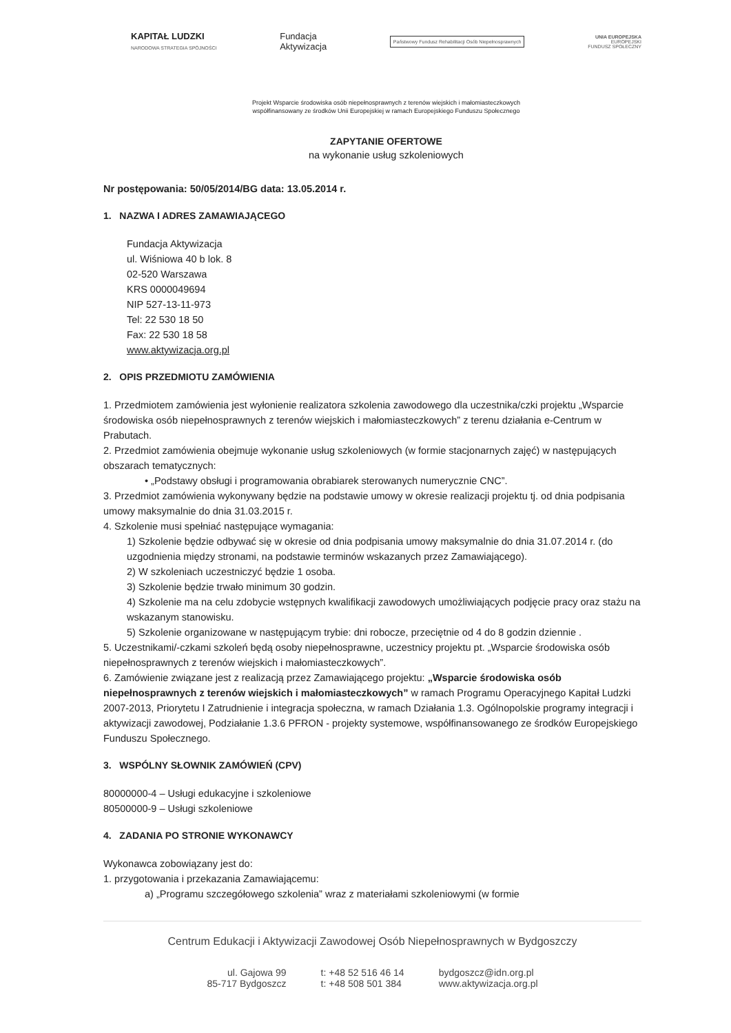KAPITAŁ LUDZKI
NARODOWA STRATEGIA SPÓJNOŚCI
Fundacja
Aktywizacja
Państwowy Fundusz Rehabilitacji Osób Niepełnosprawnych
UNIA EUROPEJSKA
EUROPEJSKI
FUNDUSZ SPOŁECZNY
Projekt Wsparcie środowiska osób niepełnosprawnych z terenów wiejskich i małomiasteczkowych
współfinansowany ze środków Unii Europejskiej w ramach Europejskiego Funduszu Społecznego
ZAPYTANIE OFERTOWE
na wykonanie usług szkoleniowych
Nr postępowania: 50/05/2014/BG data: 13.05.2014 r.
1. NAZWA I ADRES ZAMAWIAJĄCEGO
Fundacja Aktywizacja
ul. Wiśniowa 40 b lok. 8
02-520 Warszawa
KRS 0000049694
NIP 527-13-11-973
Tel: 22 530 18 50
Fax: 22 530 18 58
www.aktywizacja.org.pl
2. OPIS PRZEDMIOTU ZAMÓWIENIA
1. Przedmiotem zamówienia jest wyłonienie realizatora szkolenia zawodowego dla uczestnika/czki projektu „Wsparcie środowiska osób niepełnosprawnych z terenów wiejskich i małomiasteczkowych” z terenu działania e-Centrum w Prabutach.
2. Przedmiot zamówienia obejmuje wykonanie usług szkoleniowych (w formie stacjonarnych zajęć) w następujących obszarach tematycznych:
• „Podstawy obsługi i programowania obrabiarek sterowanych numerycznie CNC”.
3. Przedmiot zamówienia wykonywany będzie na podstawie umowy w okresie realizacji projektu tj. od dnia podpisania umowy maksymalnie do dnia 31.03.2015 r.
4. Szkolenie musi spełniać następujące wymagania:
1) Szkolenie będzie odbywać się w okresie od dnia podpisania umowy maksymalnie do dnia 31.07.2014 r. (do uzgodnienia między stronami, na podstawie terminów wskazanych przez Zamawiającego).
2) W szkoleniach uczestniczyć będzie 1 osoba.
3) Szkolenie będzie trwało minimum 30 godzin.
4) Szkolenie ma na celu zdobycie wstępnych kwalifikacji zawodowych umożliwiających podjęcie pracy oraz stażu na wskazanym stanowisku.
5) Szkolenie organizowane w następującym trybie: dni robocze, przeciętnie od 4 do 8 godzin dziennie .
5. Uczestnikami/-czkami szkoleń będą osoby niepełnosprawne, uczestnicy projektu pt. „Wsparcie środowiska osób niepełnosprawnych z terenów wiejskich i małomiasteczkowych”.
6. Zamówienie związane jest z realizacją przez Zamawiającego projektu: „Wsparcie środowiska osób niepełnosprawnych z terenów wiejskich i małomiasteczkowych” w ramach Programu Operacyjnego Kapitał Ludzki 2007-2013, Priorytetu I Zatrudnienie i integracja społeczna, w ramach Działania 1.3. Ogólnopolskie programy integracji i aktywizacji zawodowej, Podziałanie 1.3.6 PFRON - projekty systemowe, współfinansowanego ze środków Europejskiego Funduszu Społecznego.
3. WSPÓLNY SŁOWNIK ZAMÓWIEŃ (CPV)
80000000-4 – Usługi edukacyjne i szkoleniowe
80500000-9 – Usługi szkoleniowe
4. ZADANIA PO STRONIE WYKONAWCY
Wykonawca zobowiązany jest do:
1. przygotowania i przekazania Zamawiającemu:
a) „Programu szczegółowego szkolenia” wraz z materiałami szkoleniowymi (w formie
Centrum Edukacji i Aktywizacji Zawodowej Osób Niepełnosprawnych w Bydgoszczy
ul. Gajowa 99
85-717 Bydgoszcz
t: +48 52 516 46 14
t: +48 508 501 384
bydgoszcz@idn.org.pl
www.aktywizacja.org.pl